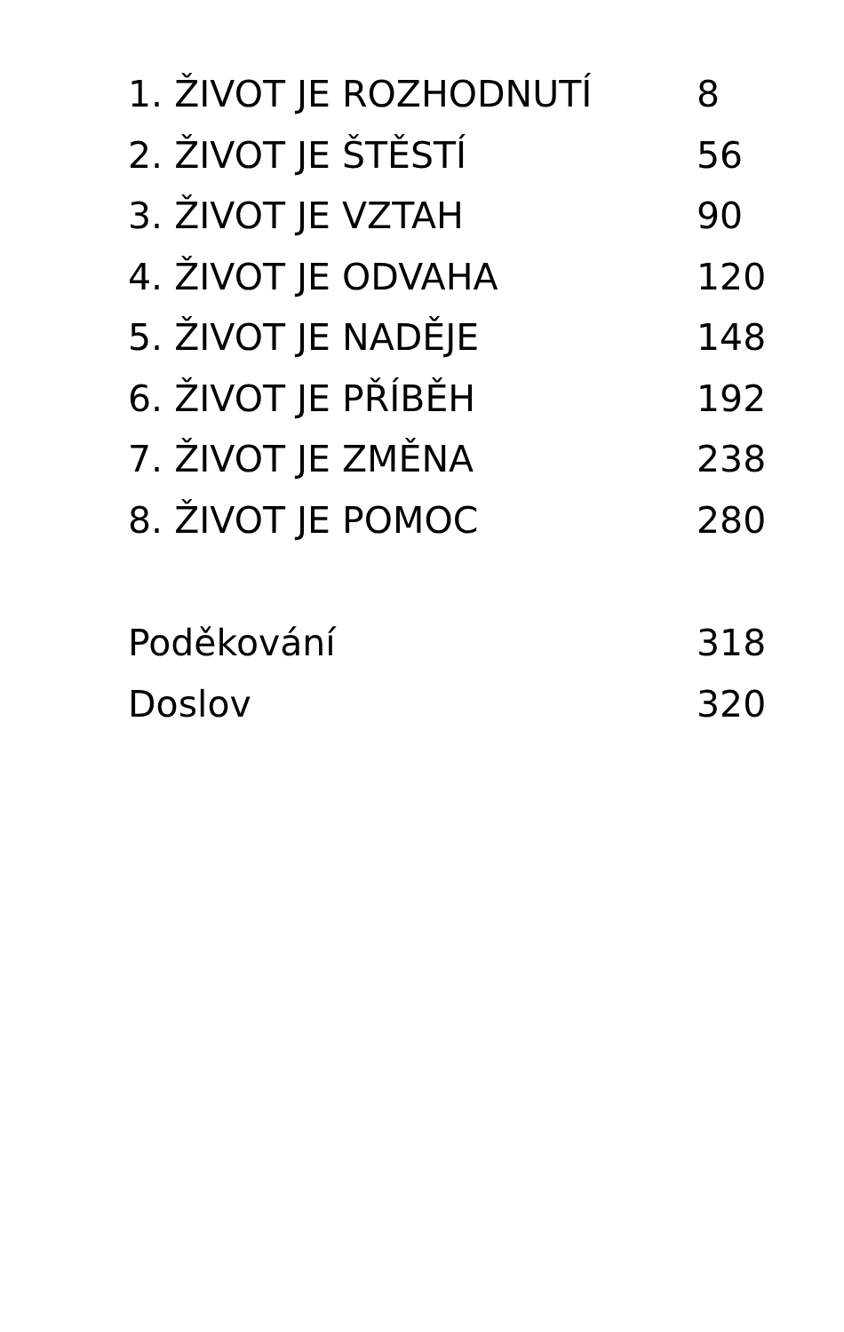1. ŽIVOT JE ROZHODNUTÍ 8
2. ŽIVOT JE ŠTĚSTÍ 56
3. ŽIVOT JE VZTAH 90
4. ŽIVOT JE ODVAHA 120
5. ŽIVOT JE NADĚJE 148
6. ŽIVOT JE PŘÍBĚH 192
7. ŽIVOT JE ZMĚNA 238
8. ŽIVOT JE POMOC 280
Poděkování 318
Doslov 320